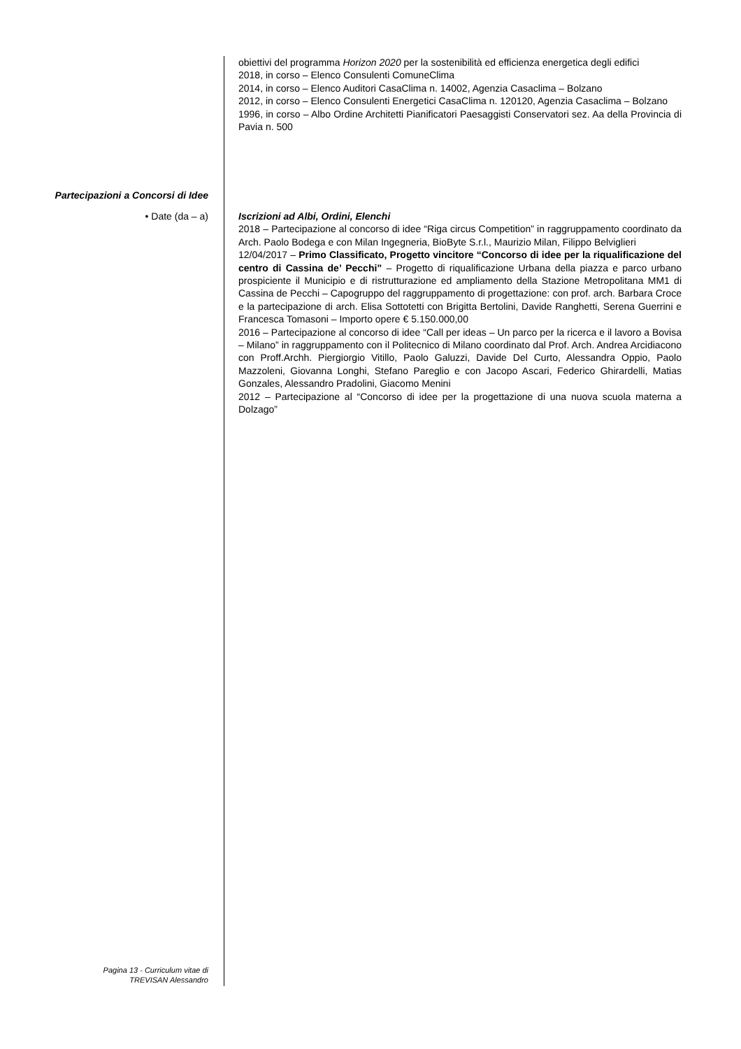obiettivi del programma Horizon 2020 per la sostenibilità ed efficienza energetica degli edifici
2018, in corso – Elenco Consulenti ComuneClima
2014, in corso – Elenco Auditori CasaClima n. 14002, Agenzia Casaclima – Bolzano
2012, in corso – Elenco Consulenti Energetici CasaClima n. 120120, Agenzia Casaclima – Bolzano
1996, in corso – Albo Ordine Architetti Pianificatori Paesaggisti Conservatori sez. Aa della Provincia di Pavia n. 500
Partecipazioni a Concorsi di Idee
• Date (da – a)
Iscrizioni ad Albi, Ordini, Elenchi
2018 – Partecipazione al concorso di idee “Riga circus Competition” in raggruppamento coordinato da Arch. Paolo Bodega e con Milan Ingegneria, BioByte S.r.l., Maurizio Milan, Filippo Belviglieri
12/04/2017 – Primo Classificato, Progetto vincitore “Concorso di idee per la riqualificazione del centro di Cassina de’ Pecchi” – Progetto di riqualificazione Urbana della piazza e parco urbano prospiciente il Municipio e di ristrutturazione ed ampliamento della Stazione Metropolitana MM1 di Cassina de Pecchi – Capogruppo del raggruppamento di progettazione: con prof. arch. Barbara Croce e la partecipazione di arch. Elisa Sottotetti con Brigitta Bertolini, Davide Ranghetti, Serena Guerrini e Francesca Tomasoni – Importo opere € 5.150.000,00
2016 – Partecipazione al concorso di idee “Call per ideas – Un parco per la ricerca e il lavoro a Bovisa – Milano” in raggruppamento con il Politecnico di Milano coordinato dal Prof. Arch. Andrea Arcidiacono con Proff.Archh. Piergiorgio Vitillo, Paolo Galuzzi, Davide Del Curto, Alessandra Oppio, Paolo Mazzoleni, Giovanna Longhi, Stefano Pareglio e con Jacopo Ascari, Federico Ghirardelli, Matias Gonzales, Alessandro Pradolini, Giacomo Menini
2012 – Partecipazione al “Concorso di idee per la progettazione di una nuova scuola materna a Dolzago”
Pagina 13 - Curriculum vitae di
TREVISAN Alessandro